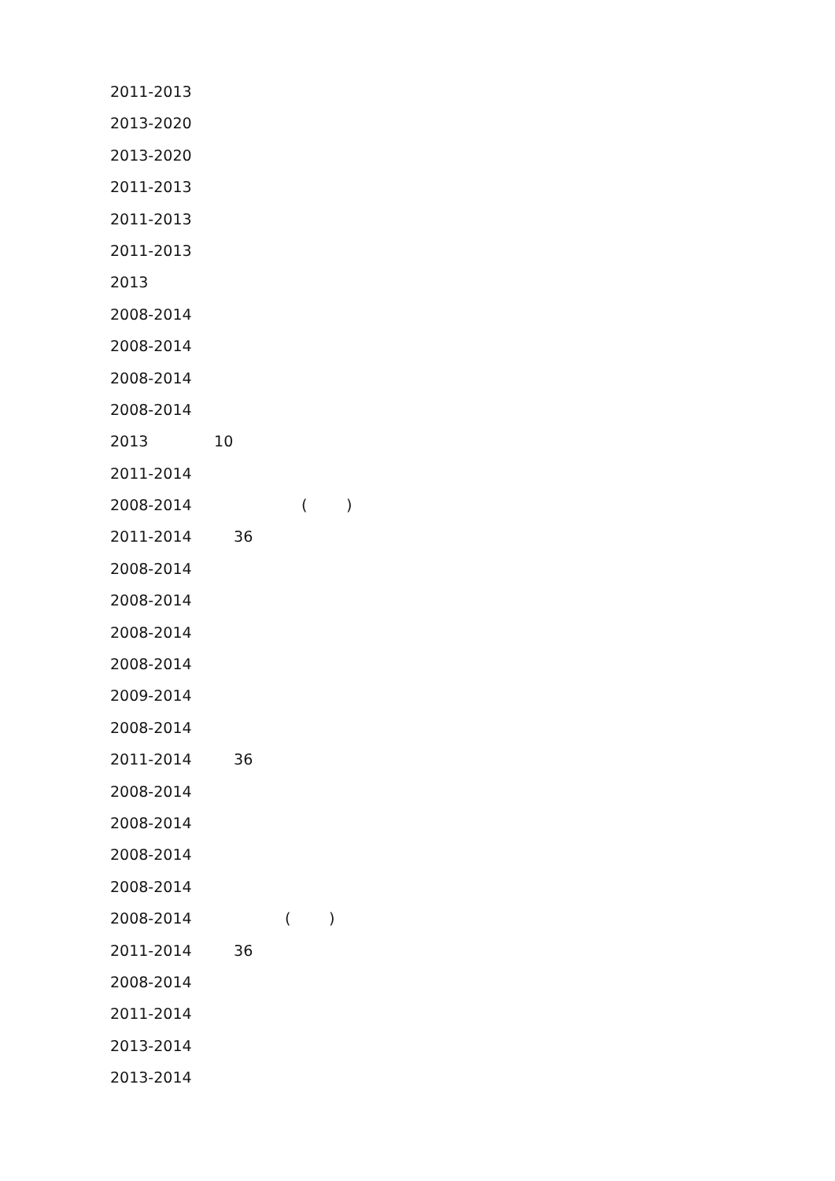2011-2013
2013-2020
2013-2020
2011-2013
2011-2013
2011-2013
2013
2008-2014
2008-2014
2008-2014
2008-2014
2013 10
2011-2014
2008-2014 ( )
2011-2014 36
2008-2014
2008-2014
2008-2014
2008-2014
2009-2014
2008-2014
2011-2014 36
2008-2014
2008-2014
2008-2014
2008-2014
2008-2014 ( )
2011-2014 36
2008-2014
2011-2014
2013-2014
2013-2014